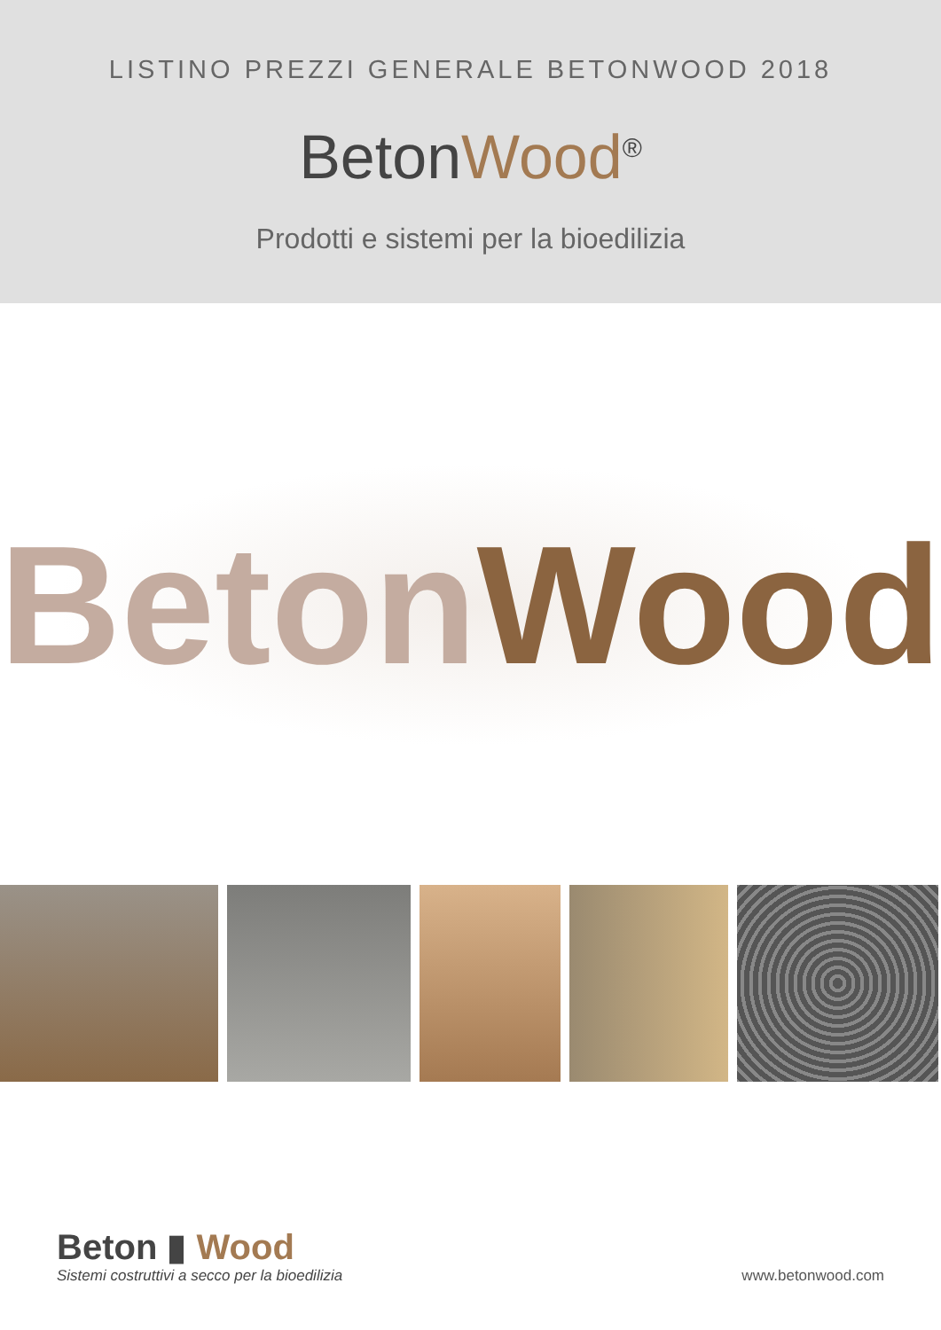LISTINO PREZZI GENERALE BETONWOOD 2018
BetonWood<sup>®</sup>
Prodotti e sistemi per la bioedilizia
Beton Wood
Beton ▮ Wood
Sistemi costruttivi a secco per la bioedilizia
www.betonwood.com